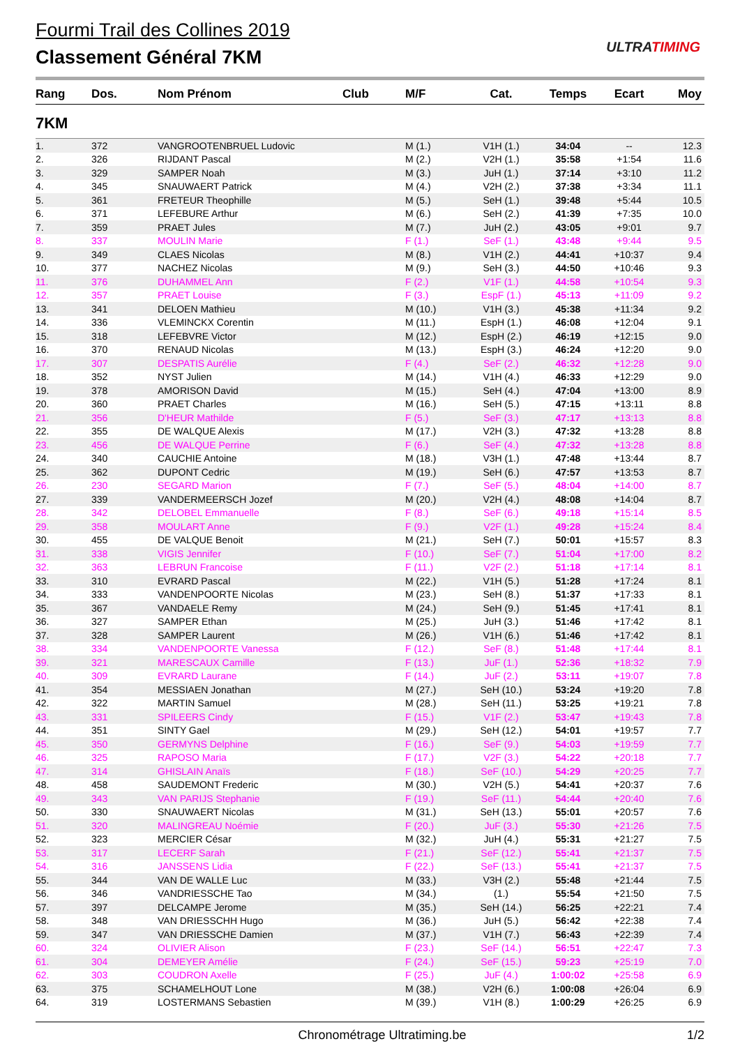Fourmi Trail des Collines 2019
Classement Général 7KM
ULTRATIMING
| Rang | Dos. | Nom Prénom | Club | M/F | Cat. | Temps | Ecart | Moy |
| --- | --- | --- | --- | --- | --- | --- | --- | --- |
| 7KM | | | | | | | | |
| 1. | 372 | VANGROOTENBRUEL Ludovic | | M (1.) | V1H (1.) | 34:04 | -- | 12.3 |
| 2. | 326 | RIJDANT Pascal | | M (2.) | V2H (1.) | 35:58 | +1:54 | 11.6 |
| 3. | 329 | SAMPER Noah | | M (3.) | JuH (1.) | 37:14 | +3:10 | 11.2 |
| 4. | 345 | SNAUWAERT Patrick | | M (4.) | V2H (2.) | 37:38 | +3:34 | 11.1 |
| 5. | 361 | FRETEUR Theophille | | M (5.) | SeH (1.) | 39:48 | +5:44 | 10.5 |
| 6. | 371 | LEFEBURE Arthur | | M (6.) | SeH (2.) | 41:39 | +7:35 | 10.0 |
| 7. | 359 | PRAET Jules | | M (7.) | JuH (2.) | 43:05 | +9:01 | 9.7 |
| 8. | 337 | MOULIN Marie | | F (1.) | SeF (1.) | 43:48 | +9:44 | 9.5 |
| 9. | 349 | CLAES Nicolas | | M (8.) | V1H (2.) | 44:41 | +10:37 | 9.4 |
| 10. | 377 | NACHEZ Nicolas | | M (9.) | SeH (3.) | 44:50 | +10:46 | 9.3 |
| 11. | 376 | DUHAMMEL Ann | | F (2.) | V1F (1.) | 44:58 | +10:54 | 9.3 |
| 12. | 357 | PRAET Louise | | F (3.) | EspF (1.) | 45:13 | +11:09 | 9.2 |
| 13. | 341 | DELOEN Mathieu | | M (10.) | V1H (3.) | 45:38 | +11:34 | 9.2 |
| 14. | 336 | VLEMINCKX Corentin | | M (11.) | EspH (1.) | 46:08 | +12:04 | 9.1 |
| 15. | 318 | LEFEBVRE Victor | | M (12.) | EspH (2.) | 46:19 | +12:15 | 9.0 |
| 16. | 370 | RENAUD Nicolas | | M (13.) | EspH (3.) | 46:24 | +12:20 | 9.0 |
| 17. | 307 | DESPATIS Aurélie | | F (4.) | SeF (2.) | 46:32 | +12:28 | 9.0 |
| 18. | 352 | NYST Julien | | M (14.) | V1H (4.) | 46:33 | +12:29 | 9.0 |
| 19. | 378 | AMORISON David | | M (15.) | SeH (4.) | 47:04 | +13:00 | 8.9 |
| 20. | 360 | PRAET Charles | | M (16.) | SeH (5.) | 47:15 | +13:11 | 8.8 |
| 21. | 356 | D'HEUR Mathilde | | F (5.) | SeF (3.) | 47:17 | +13:13 | 8.8 |
| 22. | 355 | DE WALQUE Alexis | | M (17.) | V2H (3.) | 47:32 | +13:28 | 8.8 |
| 23. | 456 | DE WALQUE Perrine | | F (6.) | SeF (4.) | 47:32 | +13:28 | 8.8 |
| 24. | 340 | CAUCHIE Antoine | | M (18.) | V3H (1.) | 47:48 | +13:44 | 8.7 |
| 25. | 362 | DUPONT Cedric | | M (19.) | SeH (6.) | 47:57 | +13:53 | 8.7 |
| 26. | 230 | SEGARD Marion | | F (7.) | SeF (5.) | 48:04 | +14:00 | 8.7 |
| 27. | 339 | VANDERMEERSCH Jozef | | M (20.) | V2H (4.) | 48:08 | +14:04 | 8.7 |
| 28. | 342 | DELOBEL Emmanuelle | | F (8.) | SeF (6.) | 49:18 | +15:14 | 8.5 |
| 29. | 358 | MOULART Anne | | F (9.) | V2F (1.) | 49:28 | +15:24 | 8.4 |
| 30. | 455 | DE VALQUE Benoit | | M (21.) | SeH (7.) | 50:01 | +15:57 | 8.3 |
| 31. | 338 | VIGIS Jennifer | | F (10.) | SeF (7.) | 51:04 | +17:00 | 8.2 |
| 32. | 363 | LEBRUN Francoise | | F (11.) | V2F (2.) | 51:18 | +17:14 | 8.1 |
| 33. | 310 | EVRARD Pascal | | M (22.) | V1H (5.) | 51:28 | +17:24 | 8.1 |
| 34. | 333 | VANDENPOORTE Nicolas | | M (23.) | SeH (8.) | 51:37 | +17:33 | 8.1 |
| 35. | 367 | VANDAELE Remy | | M (24.) | SeH (9.) | 51:45 | +17:41 | 8.1 |
| 36. | 327 | SAMPER Ethan | | M (25.) | JuH (3.) | 51:46 | +17:42 | 8.1 |
| 37. | 328 | SAMPER Laurent | | M (26.) | V1H (6.) | 51:46 | +17:42 | 8.1 |
| 38. | 334 | VANDENPOORTE Vanessa | | F (12.) | SeF (8.) | 51:48 | +17:44 | 8.1 |
| 39. | 321 | MARESCAUX Camille | | F (13.) | JuF (1.) | 52:36 | +18:32 | 7.9 |
| 40. | 309 | EVRARD Laurane | | F (14.) | JuF (2.) | 53:11 | +19:07 | 7.8 |
| 41. | 354 | MESSIAEN Jonathan | | M (27.) | SeH (10.) | 53:24 | +19:20 | 7.8 |
| 42. | 322 | MARTIN Samuel | | M (28.) | SeH (11.) | 53:25 | +19:21 | 7.8 |
| 43. | 331 | SPILEERS Cindy | | F (15.) | V1F (2.) | 53:47 | +19:43 | 7.8 |
| 44. | 351 | SINTY Gael | | M (29.) | SeH (12.) | 54:01 | +19:57 | 7.7 |
| 45. | 350 | GERMYNS Delphine | | F (16.) | SeF (9.) | 54:03 | +19:59 | 7.7 |
| 46. | 325 | RAPOSO Maria | | F (17.) | V2F (3.) | 54:22 | +20:18 | 7.7 |
| 47. | 314 | GHISLAIN Anaïs | | F (18.) | SeF (10.) | 54:29 | +20:25 | 7.7 |
| 48. | 458 | SAUDEMONT Frederic | | M (30.) | V2H (5.) | 54:41 | +20:37 | 7.6 |
| 49. | 343 | VAN PARIJS Stephanie | | F (19.) | SeF (11.) | 54:44 | +20:40 | 7.6 |
| 50. | 330 | SNAUWAERT Nicolas | | M (31.) | SeH (13.) | 55:01 | +20:57 | 7.6 |
| 51. | 320 | MALINGREAU Noémie | | F (20.) | JuF (3.) | 55:30 | +21:26 | 7.5 |
| 52. | 323 | MERCIER César | | M (32.) | JuH (4.) | 55:31 | +21:27 | 7.5 |
| 53. | 317 | LECERF Sarah | | F (21.) | SeF (12.) | 55:41 | +21:37 | 7.5 |
| 54. | 316 | JANSSENS Lidia | | F (22.) | SeF (13.) | 55:41 | +21:37 | 7.5 |
| 55. | 344 | VAN DE WALLE Luc | | M (33.) | V3H (2.) | 55:48 | +21:44 | 7.5 |
| 56. | 346 | VANDRIESSCHE Tao | | M (34.) | (1.) | 55:54 | +21:50 | 7.5 |
| 57. | 397 | DELCAMPE Jerome | | M (35.) | SeH (14.) | 56:25 | +22:21 | 7.4 |
| 58. | 348 | VAN DRIESSCHH Hugo | | M (36.) | JuH (5.) | 56:42 | +22:38 | 7.4 |
| 59. | 347 | VAN DRIESSCHE Damien | | M (37.) | V1H (7.) | 56:43 | +22:39 | 7.4 |
| 60. | 324 | OLIVIER Alison | | F (23.) | SeF (14.) | 56:51 | +22:47 | 7.3 |
| 61. | 304 | DEMEYER Amélie | | F (24.) | SeF (15.) | 59:23 | +25:19 | 7.0 |
| 62. | 303 | COUDRON Axelle | | F (25.) | JuF (4.) | 1:00:02 | +25:58 | 6.9 |
| 63. | 375 | SCHAMELHOUT Lone | | M (38.) | V2H (6.) | 1:00:08 | +26:04 | 6.9 |
| 64. | 319 | LOSTERMANS Sebastien | | M (39.) | V1H (8.) | 1:00:29 | +26:25 | 6.9 |
Chronométrage Ultratiming.be 1/2